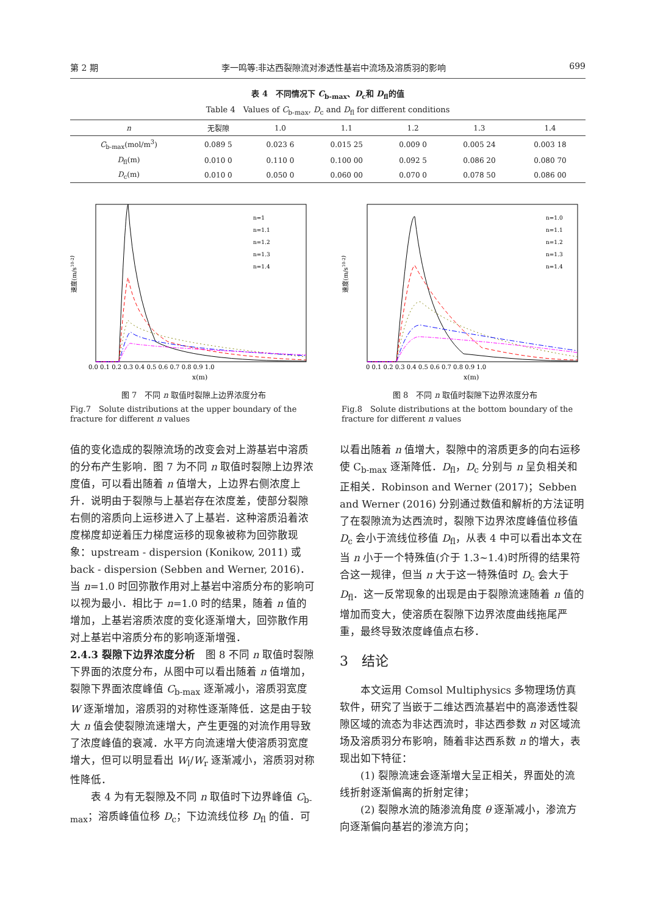第 2 期 李一鸣等:非达西裂隙流对渗透性基岩中流场及溶质羽的影响 699
表 4　不同情况下 C<sub>b-max</sub>、D<sub>c</sub>和 D<sub>fl</sub>的值
Table 4　Values of C<sub>b-max</sub>, D<sub>c</sub> and D<sub>fl</sub> for different conditions
| n | 无裂隙 | 1.0 | 1.1 | 1.2 | 1.3 | 1.4 |
| --- | --- | --- | --- | --- | --- | --- |
| C<sub>b-max</sub>(mol/m<sup>3</sup>) | 0.089 5 | 0.023 6 | 0.015 25 | 0.009 0 | 0.005 24 | 0.003 18 |
| D<sub>fl</sub>(m) | 0.010 0 | 0.110 0 | 0.100 00 | 0.092 5 | 0.086 20 | 0.080 70 |
| D<sub>c</sub>(m) | 0.010 0 | 0.050 0 | 0.060 00 | 0.070 0 | 0.078 50 | 0.086 00 |
速度(m/s10-2)
x(m)
n=1
n=1.1
n=1.2
n=1.3
n=1.4
0.0 0.1 0.2 0.3 0.4 0.5 0.6 0.7 0.8 0.9 1.0
图 7　不同 n 取值时裂隙上边界浓度分布
Fig.7　Solute distributions at the upper boundary of the fracture for different n values
速度(m/s10-2)
x(m)
n=1.0
n=1.1
n=1.2
n=1.3
n=1.4
0 0.1 0.2 0.3 0.4 0.5 0.6 0.7 0.8 0.9 1.0
图 8　不同 n 取值时裂隙下边界浓度分布
Fig.8　Solute distributions at the bottom boundary of the fracture for different n values
值的变化造成的裂隙流场的改变会对上游基岩中溶质的分布产生影响．图 7 为不同 n 取值时裂隙上边界浓度值，可以看出随着 n 值增大，上边界右侧浓度上升．说明由于裂隙与上基岩存在浓度差，使部分裂隙右侧的溶质向上运移进入了上基岩．这种溶质沿着浓度梯度却逆着压力梯度运移的现象被称为回弥散现象：upstream - dispersion (Konikow, 2011) 或 back - dispersion (Sebben and Werner, 2016)．当 n=1.0 时回弥散作用对上基岩中溶质分布的影响可以视为最小．相比于 n=1.0 时的结果，随着 n 值的增加，上基岩溶质浓度的变化逐渐增大，回弥散作用对上基岩中溶质分布的影响逐渐增强．
2.4.3 裂隙下边界浓度分析　图 8 不同 n 取值时裂隙下界面的浓度分布，从图中可以看出随着 n 值增加，裂隙下界面浓度峰值 C<sub>b-max</sub> 逐渐减小，溶质羽宽度 W 逐渐增加，溶质羽的对称性逐渐降低．这是由于较大 n 值会使裂隙流速增大，产生更强的对流作用导致了浓度峰值的衰减．水平方向流速增大使溶质羽宽度增大，但可以明显看出 W<sub>l</sub>/W<sub>r</sub> 逐渐减小，溶质羽对称性降低．
　　表 4 为有无裂隙及不同 n 取值时下边界峰值 C<sub>b-max</sub>；溶质峰值位移 D<sub>c</sub>；下边流线位移 D<sub>fl</sub> 的值．可
以看出随着 n 值增大，裂隙中的溶质更多的向右运移使 C<sub>b-max</sub> 逐渐降低．D<sub>fl</sub>，D<sub>c</sub> 分别与 n 呈负相关和正相关．Robinson and Werner (2017)；Sebben and Werner (2016) 分别通过数值和解析的方法证明了在裂隙流为达西流时，裂隙下边界浓度峰值位移值 D<sub>c</sub> 会小于流线位移值 D<sub>fl</sub>，从表 4 中可以看出本文在当 n 小于一个特殊值(介于 1.3~1.4)时所得的结果符合这一规律，但当 n 大于这一特殊值时 D<sub>c</sub> 会大于 D<sub>fl</sub>．这一反常现象的出现是由于裂隙流速随着 n 值的增加而变大，使溶质在裂隙下边界浓度曲线拖尾严重，最终导致浓度峰值点右移．
3　结论
　　本文运用 Comsol Multiphysics 多物理场仿真软件，研究了当嵌于二维达西流基岩中的高渗透性裂隙区域的流态为非达西流时，非达西参数 n 对区域流场及溶质羽分布影响，随着非达西系数 n 的增大，表现出如下特征：
　　(1) 裂隙流速会逐渐增大呈正相关，界面处的流线折射逐渐偏离的折射定律；
　　(2) 裂隙水流的随渗流角度 θ 逐渐减小，渗流方向逐渐偏向基岩的渗流方向；